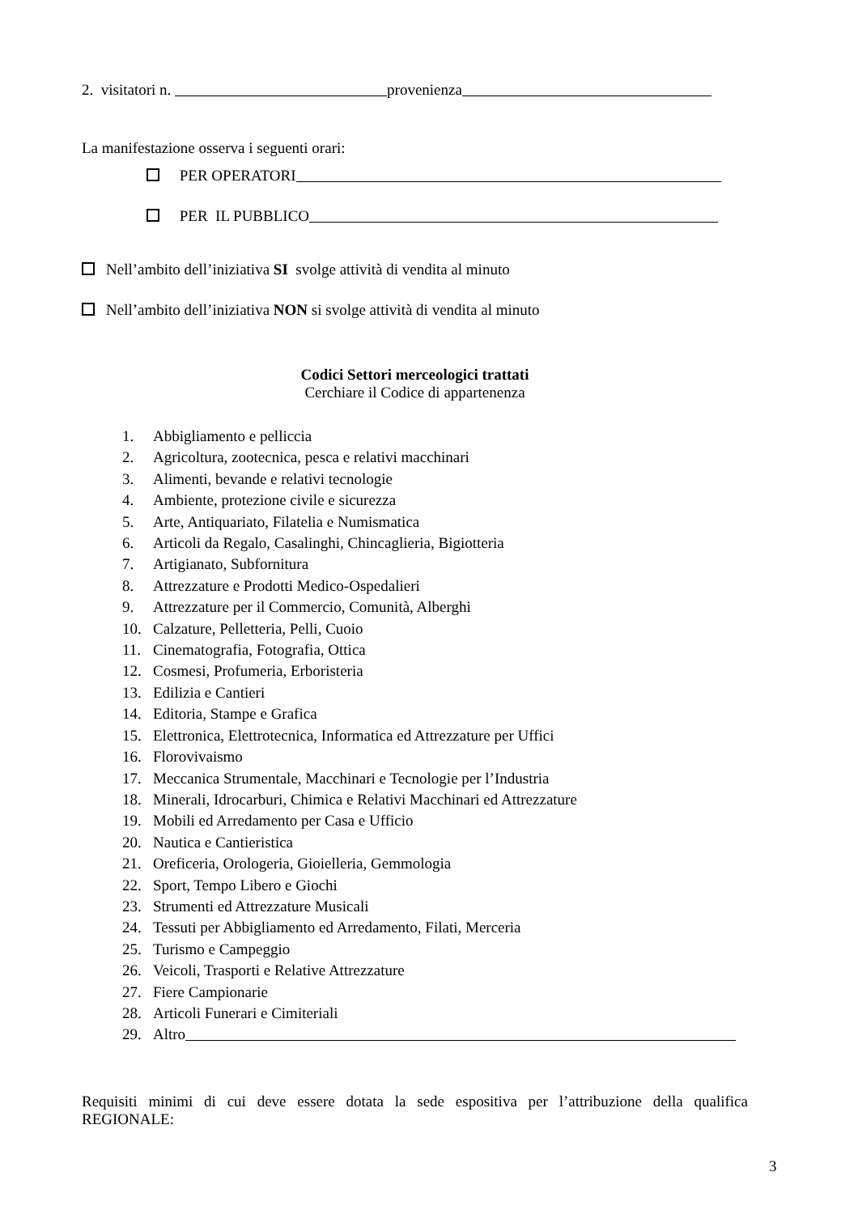2. visitatori n. provenienza
La manifestazione osserva i seguenti orari:
PER OPERATORI
PER IL PUBBLICO
Nell’ambito dell’iniziativa SI svolge attività di vendita al minuto
Nell’ambito dell’iniziativa NON si svolge attività di vendita al minuto
Codici Settori merceologici trattati
Cerchiare il Codice di appartenenza
1. Abbigliamento e pelliccia
2. Agricoltura, zootecnica, pesca e relativi macchinari
3. Alimenti, bevande e relativi tecnologie
4. Ambiente, protezione civile e sicurezza
5. Arte, Antiquariato, Filatelia e Numismatica
6. Articoli da Regalo, Casalinghi, Chincaglieria, Bigiotteria
7. Artigianato, Subfornitura
8. Attrezzature e Prodotti Medico-Ospedalieri
9. Attrezzature per il Commercio, Comunità, Alberghi
10. Calzature, Pelletteria, Pelli, Cuoio
11. Cinematografia, Fotografia, Ottica
12. Cosmesi, Profumeria, Erboristeria
13. Edilizia e Cantieri
14. Editoria, Stampe e Grafica
15. Elettronica, Elettrotecnica, Informatica ed Attrezzature per Uffici
16. Florovivaismo
17. Meccanica Strumentale, Macchinari e Tecnologie per l’Industria
18. Minerali, Idrocarburi, Chimica e Relativi Macchinari ed Attrezzature
19. Mobili ed Arredamento per Casa e Ufficio
20. Nautica e Cantieristica
21. Oreficeria, Orologeria, Gioielleria, Gemmologia
22. Sport, Tempo Libero e Giochi
23. Strumenti ed Attrezzature Musicali
24. Tessuti per Abbigliamento ed Arredamento, Filati, Merceria
25. Turismo e Campeggio
26. Veicoli, Trasporti e Relative Attrezzature
27. Fiere Campionarie
28. Articoli Funerari e Cimiteriali
29. Altro
Requisiti minimi di cui deve essere dotata la sede espositiva per l’attribuzione della qualifica REGIONALE:
3